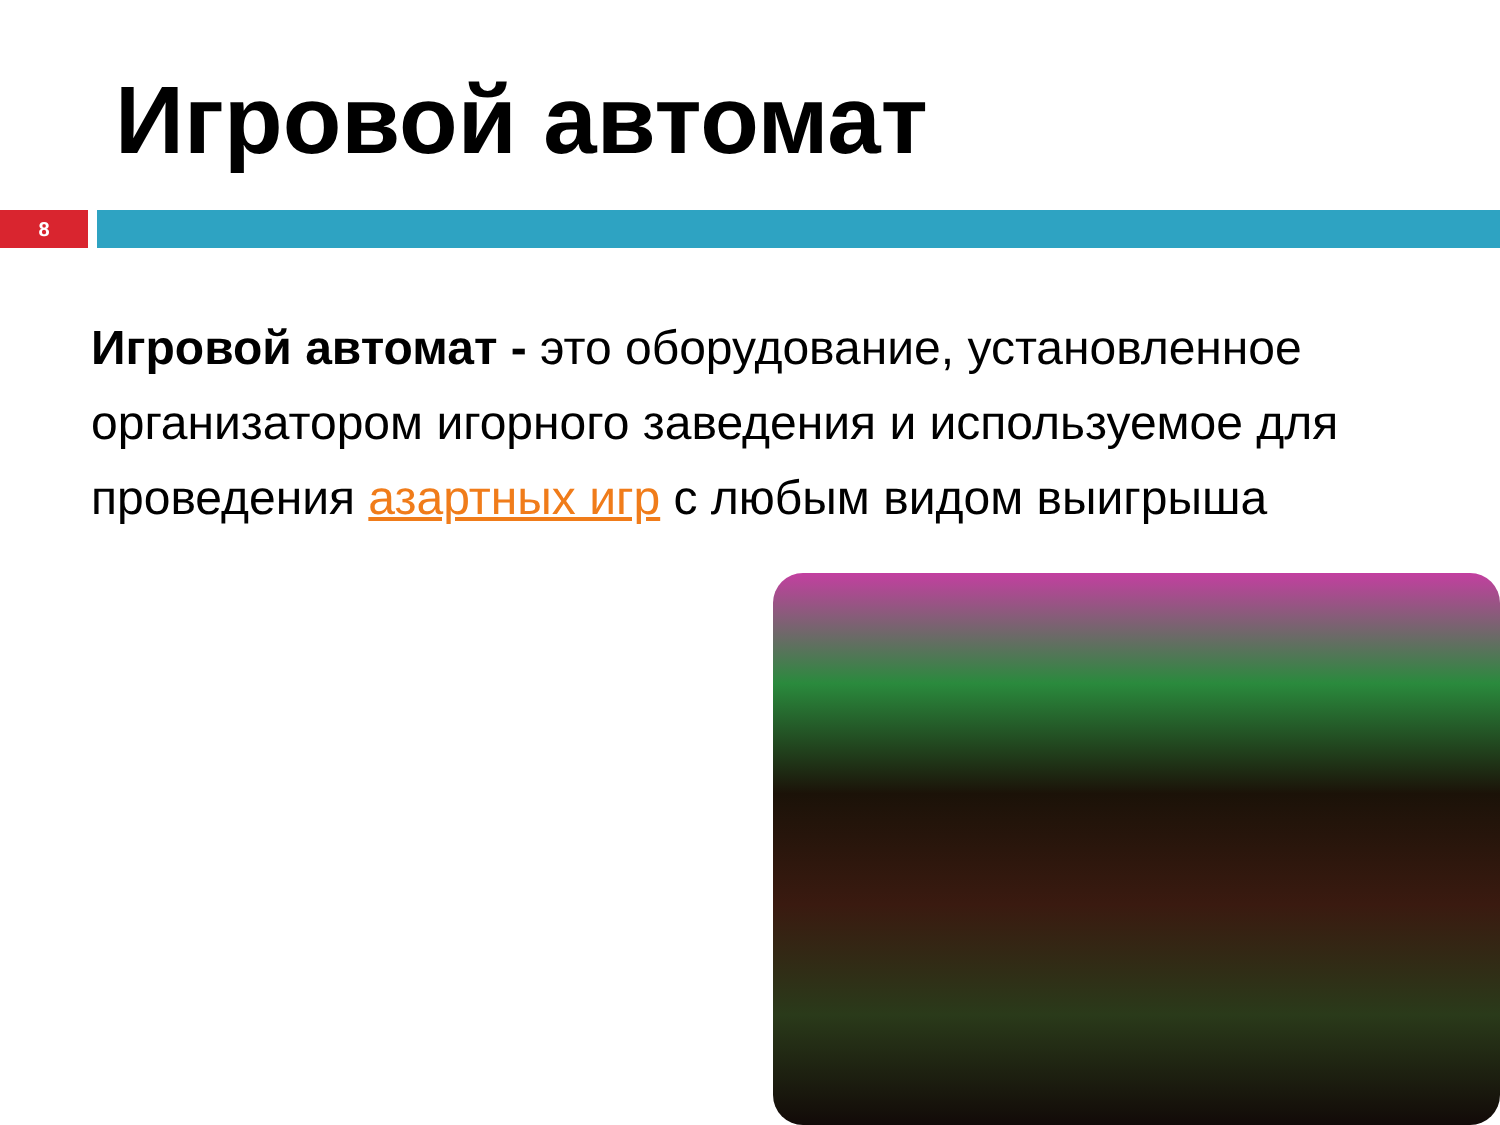Игровой автомат
8
Игровой автомат - это оборудование, установленное организатором игорного заведения и используемое для проведения азартных игр с любым видом выигрыша